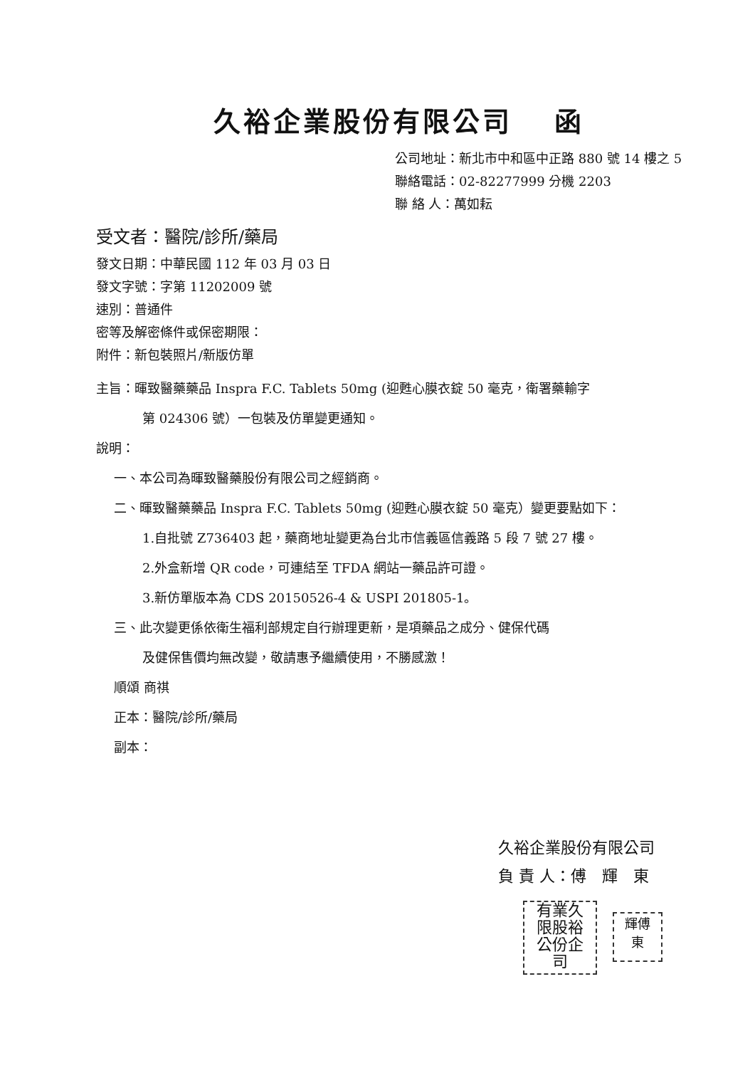久裕企業股份有限公司　 函
公司地址：新北市中和區中正路 880 號 14 樓之 5
聯絡電話：02-82277999 分機 2203
聯 絡 人：萬如耘
受文者：醫院/診所/藥局
發文日期：中華民國 112 年 03 月 03 日
發文字號：字第 11202009 號
速別：普通件
密等及解密條件或保密期限：
附件：新包裝照片/新版仿單
主旨：暉致醫藥藥品 Inspra F.C. Tablets 50mg (迎甦心膜衣錠 50 毫克，衛署藥輸字
第 024306 號）一包裝及仿單變更通知。
說明：
一、本公司為暉致醫藥股份有限公司之經銷商。
二、暉致醫藥藥品 Inspra F.C. Tablets 50mg (迎甦心膜衣錠 50 毫克）變更要點如下：
1.自批號 Z736403 起，藥商地址變更為台北市信義區信義路 5 段 7 號 27 樓。
2.外盒新增 QR code，可連結至 TFDA 網站一藥品許可證。
3.新仿單版本為 CDS 20150526-4 & USPI 201805-1。
三、此次變更係依衛生福利部規定自行辦理更新，是項藥品之成分、健保代碼
及健保售價均無改變，敬請惠予繼續使用，不勝感激！
順頌 商祺
正本：醫院/診所/藥局
副本：
久裕企業股份有限公司
負 責 人：傅　輝　東
有業久
限股裕
公份企
司
輝傅
東